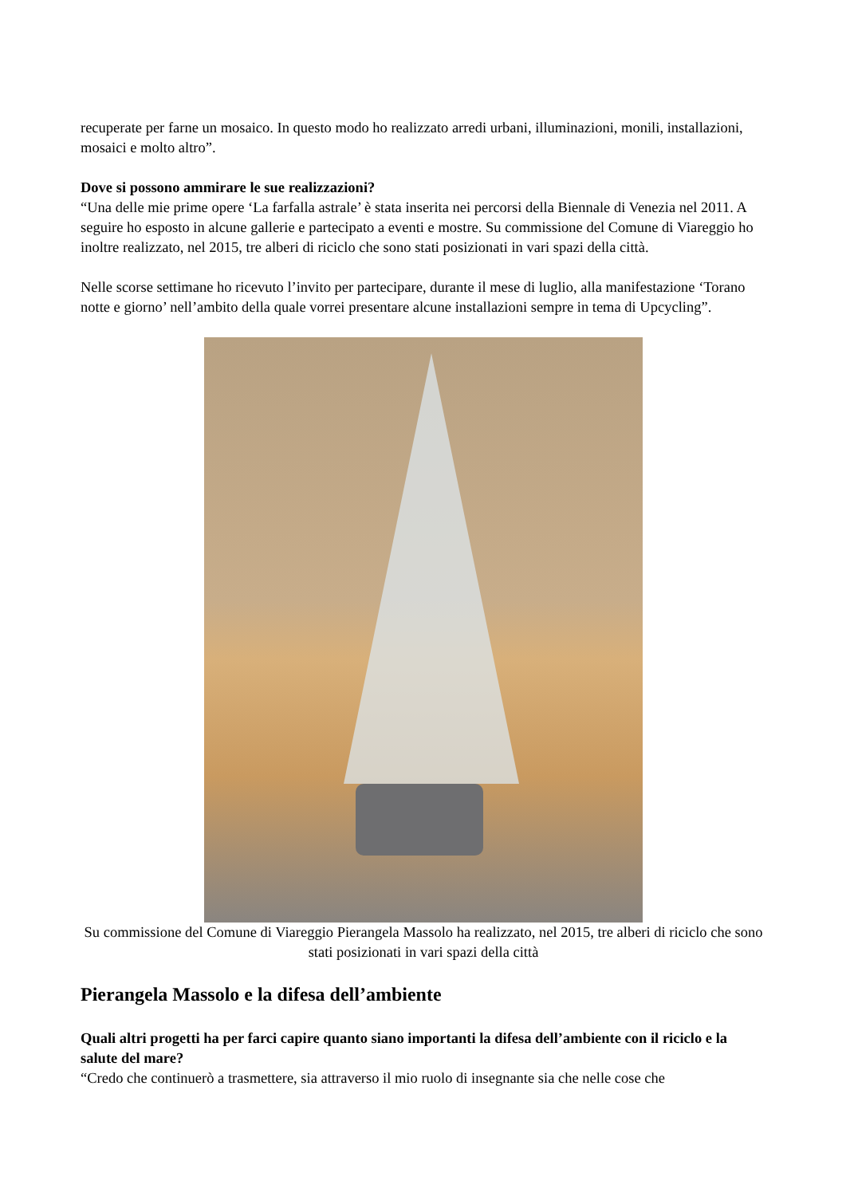recuperate per farne un mosaico. In questo modo ho realizzato arredi urbani, illuminazioni, monili, installazioni, mosaici e molto altro”.
Dove si possono ammirare le sue realizzazioni?
“Una delle mie prime opere ‘La farfalla astrale’ è stata inserita nei percorsi della Biennale di Venezia nel 2011. A seguire ho esposto in alcune gallerie e partecipato a eventi e mostre. Su commissione del Comune di Viareggio ho inoltre realizzato, nel 2015, tre alberi di riciclo che sono stati posizionati in vari spazi della città.
Nelle scorse settimane ho ricevuto l’invito per partecipare, durante il mese di luglio, alla manifestazione ‘Torano notte e giorno’ nell’ambito della quale vorrei presentare alcune installazioni sempre in tema di Upcycling”.
Su commissione del Comune di Viareggio Pierangela Massolo ha realizzato, nel 2015, tre alberi di riciclo che sono stati posizionati in vari spazi della città
Pierangela Massolo e la difesa dell’ambiente
Quali altri progetti ha per farci capire quanto siano importanti la difesa dell’ambiente con il riciclo e la salute del mare?
“Credo che continuerò a trasmettere, sia attraverso il mio ruolo di insegnante sia che nelle cose che